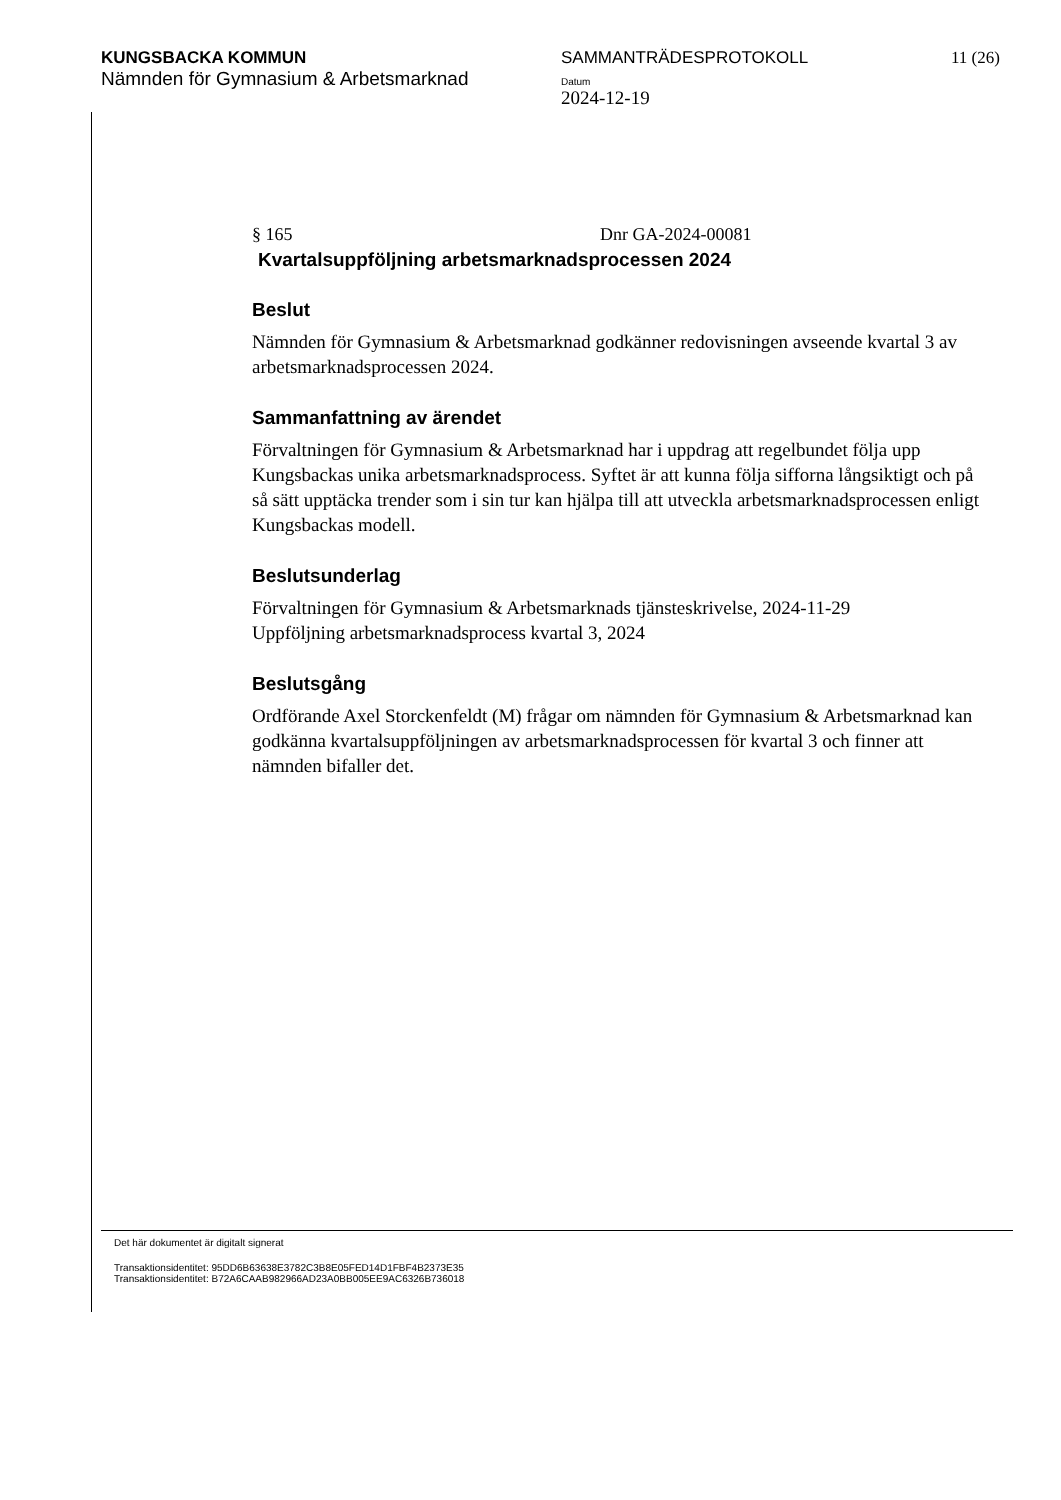KUNGSBACKA KOMMUN SAMMANTRÄDESPROTOKOLL 11 (26)
Nämnden för Gymnasium & Arbetsmarknad
Datum
2024-12-19
§ 165 Dnr GA-2024-00081
Kvartalsuppföljning arbetsmarknadsprocessen 2024
Beslut
Nämnden för Gymnasium & Arbetsmarknad godkänner redovisningen avseende kvartal 3 av arbetsmarknadsprocessen 2024.
Sammanfattning av ärendet
Förvaltningen för Gymnasium & Arbetsmarknad har i uppdrag att regelbundet följa upp Kungsbackas unika arbetsmarknadsprocess. Syftet är att kunna följa sifforna långsiktigt och på så sätt upptäcka trender som i sin tur kan hjälpa till att utveckla arbetsmarknadsprocessen enligt Kungsbackas modell.
Beslutsunderlag
Förvaltningen för Gymnasium & Arbetsmarknads tjänsteskrivelse, 2024-11-29
Uppföljning arbetsmarknadsprocess kvartal 3, 2024
Beslutsgång
Ordförande Axel Storckenfeldt (M) frågar om nämnden för Gymnasium & Arbetsmarknad kan godkänna kvartalsuppföljningen av arbetsmarknadsprocessen för kvartal 3 och finner att nämnden bifaller det.
Det här dokumentet är digitalt signerat
Transaktionsidentitet: 95DD6B63638E3782C3B8E05FED14D1FBF4B2373E35
Transaktionsidentitet: B72A6CAAB982966AD23A0BB005EE9AC6326B736018